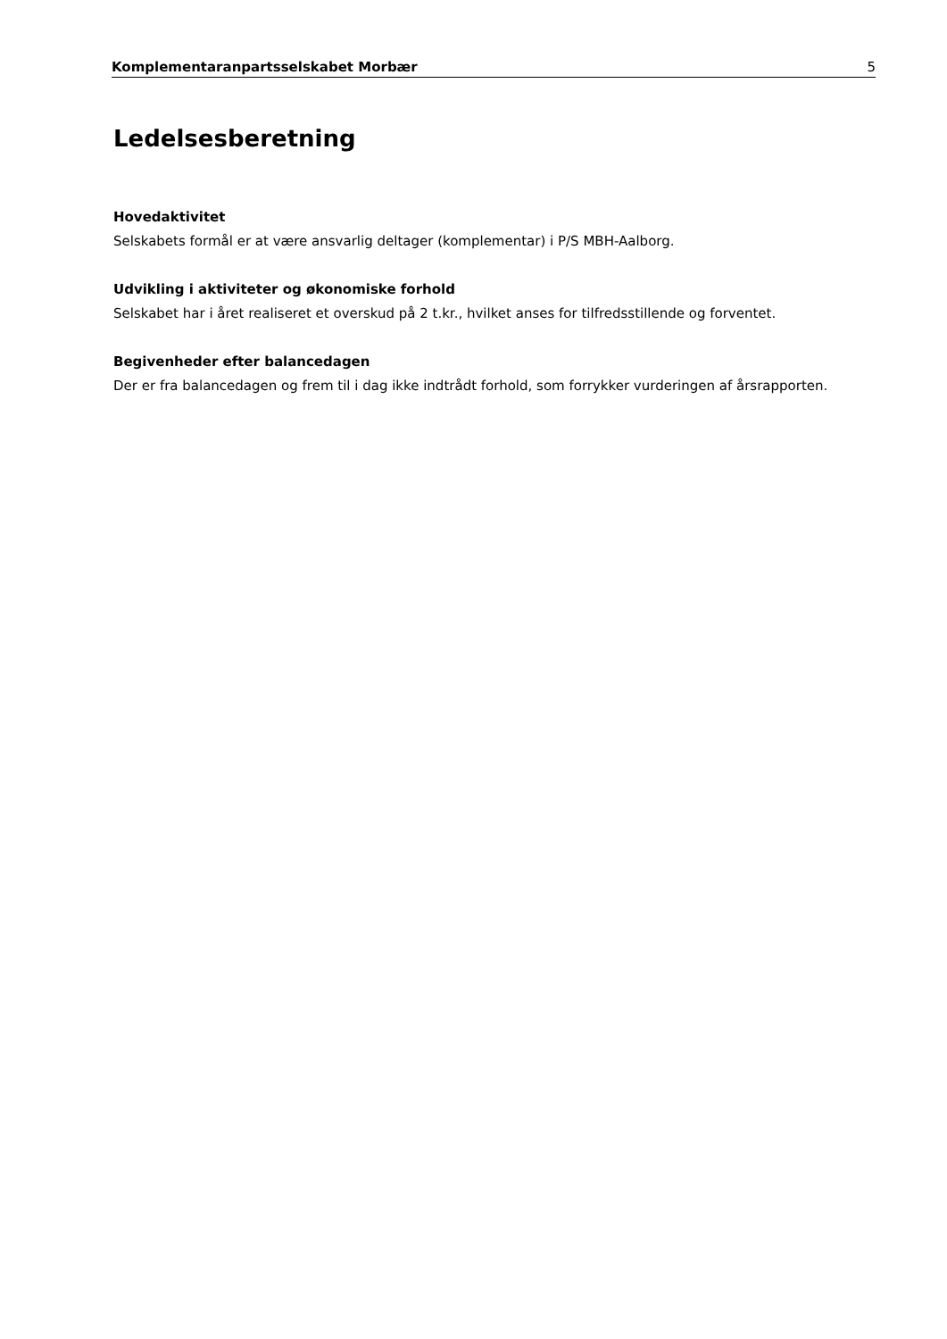Komplementaranpartsselskabet Morbær 5
Ledelsesberetning
Hovedaktivitet
Selskabets formål er at være ansvarlig deltager (komplementar) i P/S MBH-Aalborg.
Udvikling i aktiviteter og økonomiske forhold
Selskabet har i året realiseret et overskud på 2 t.kr., hvilket anses for tilfredsstillende og forventet.
Begivenheder efter balancedagen
Der er fra balancedagen og frem til i dag ikke indtrådt forhold, som forrykker vurderingen af årsrapporten.